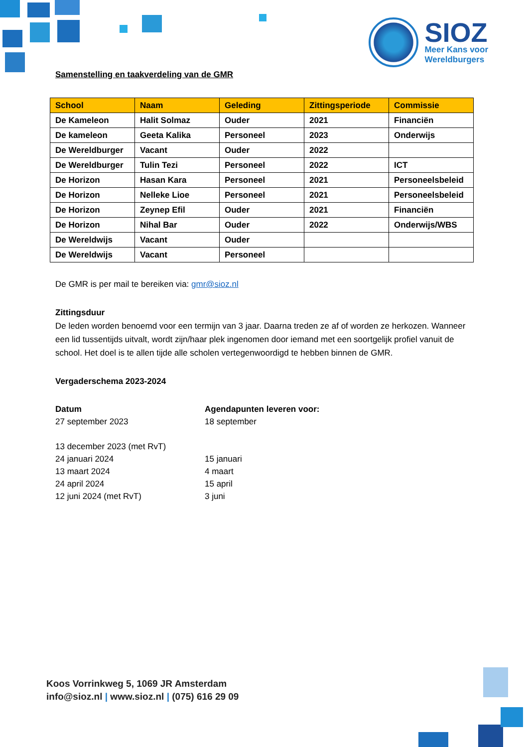SIOZ
Meer Kans voor
Wereldburgers
Samenstelling en taakverdeling van de GMR
| School | Naam | Geleding | Zittingsperiode | Commissie |
| --- | --- | --- | --- | --- |
| De Kameleon | Halit Solmaz | Ouder | 2021 | Financiën |
| De kameleon | Geeta Kalika | Personeel | 2023 | Onderwijs |
| De Wereldburger | Vacant | Ouder | 2022 | |
| De Wereldburger | Tulin Tezi | Personeel | 2022 | ICT |
| De Horizon | Hasan Kara | Personeel | 2021 | Personeelsbeleid |
| De Horizon | Nelleke Lioe | Personeel | 2021 | Personeelsbeleid |
| De Horizon | Zeynep Efil | Ouder | 2021 | Financiën |
| De Horizon | Nihal Bar | Ouder | 2022 | Onderwijs/WBS |
| De Wereldwijs | Vacant | Ouder | | |
| De Wereldwijs | Vacant | Personeel | | |
De GMR is per mail te bereiken via: gmr@sioz.nl
Zittingsduur
De leden worden benoemd voor een termijn van 3 jaar. Daarna treden ze af of worden ze herkozen. Wanneer een lid tussentijds uitvalt, wordt zijn/haar plek ingenomen door iemand met een soortgelijk profiel vanuit de school. Het doel is te allen tijde alle scholen vertegenwoordigd te hebben binnen de GMR.
Vergaderschema 2023-2024
| Datum | Agendapunten leveren voor: |
| 27 september 2023 | 18 september |
| 13 december 2023 (met RvT) | |
| 24 januari 2024 | 15 januari |
| 13 maart 2024 | 4 maart |
| 24 april 2024 | 15 april |
| 12 juni 2024 (met RvT) | 3 juni |
Koos Vorrinkweg 5, 1069 JR Amsterdam
info@sioz.nl | www.sioz.nl | (075) 616 29 09